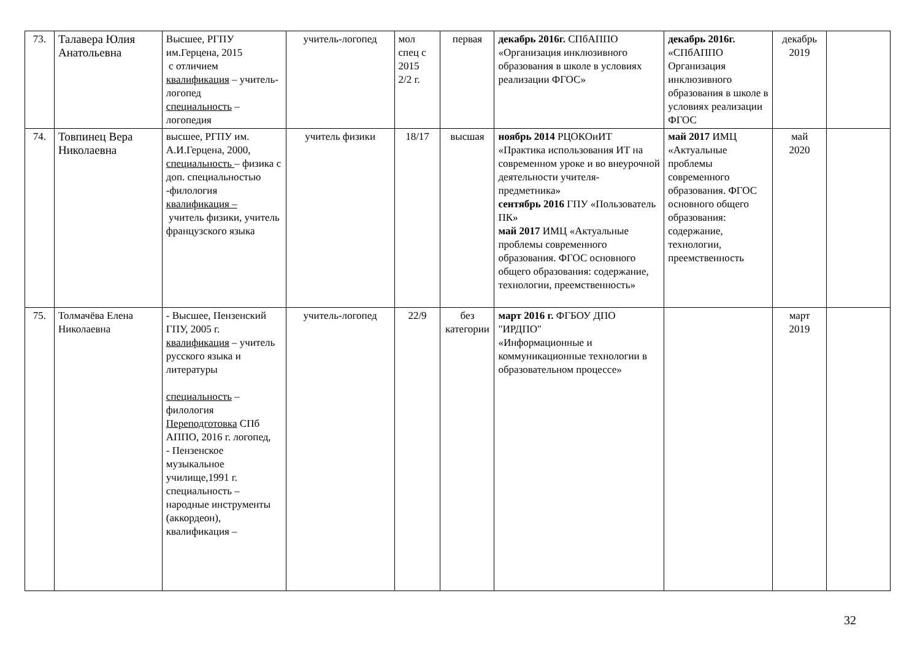| 73. | Талавера Юлия Анатольевна | Высшее, РГПУ им.Герцена, 2015 с отличием квалификация – учитель-логопед специальность – логопедия | учитель-логопед | мол спец с 2015 2/2 г. | первая | декабрь 2016г. СПбАППО «Организация инклюзивного образования в школе в условиях реализации ФГОС» | декабрь 2016г. «СПбАППО Организация инклюзивного образования в школе в условиях реализации ФГОС | декабрь 2019 | |
| 74. | Товпинец Вера Николаевна | высшее, РГПУ им. А.И.Герцена, 2000, специальность – физика с доп. специальностью -филология квалификация – учитель физики, учитель французского языка | учитель физики | 18/17 | высшая | ноябрь 2014 РЦОКОиИТ «Практика использования ИТ на современном уроке и во внеурочной деятельности учителя-предметника» сентябрь 2016 ГПУ «Пользователь ПК» май 2017 ИМЦ «Актуальные проблемы современного образования. ФГОС основного общего образования: содержание, технологии, преемственность» | май 2017 ИМЦ «Актуальные проблемы современного образования. ФГОС основного общего образования: содержание, технологии, преемственность | май 2020 | |
| 75. | Толмачёва Елена Николаевна | - Высшее, Пензенский ГПУ, 2005 г. квалификация – учитель русского языка и литературы специальность – филология Переподготовка СПб АППО, 2016 г. логопед, - Пензенское музыкальное училище,1991 г. специальность – народные инструменты (аккордеон), квалификация – | учитель-логопед | 22/9 | без категории | март 2016 г. ФГБОУ ДПО "ИРДПО" «Информационные и коммуникационные технологии в образовательном процессе» | | март 2019 | |
32